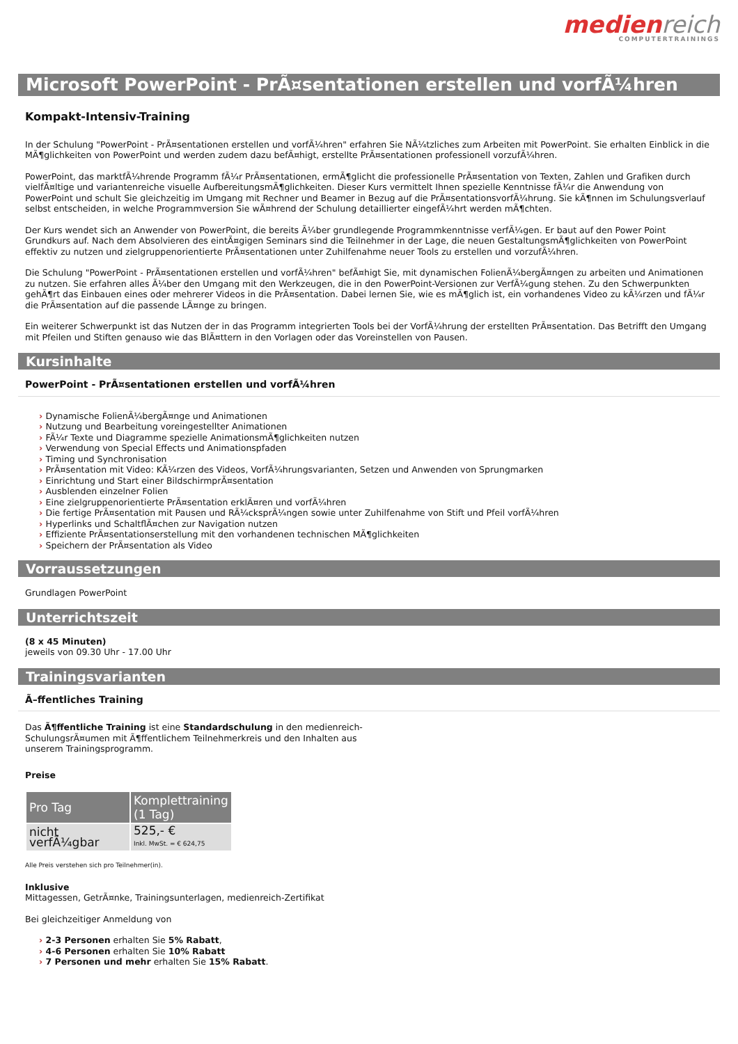medien reich
COMPUTERTRAININGS
Microsoft PowerPoint - PrÃ¤sentationen erstellen und vorfÃ¼hren
Kompakt-Intensiv-Training
In der Schulung "PowerPoint - PrÃ¤sentationen erstellen und vorfÃ¼hren" erfahren Sie NÃ¼tzliches zum Arbeiten mit PowerPoint. Sie erhalten Einblick in die MÃ¶glichkeiten von PowerPoint und werden zudem dazu befÃ¤higt, erstellte PrÃ¤sentationen professionell vorzufÃ¼hren.
PowerPoint, das marktfÃ¼hrende Programm fÃ¼r PrÃ¤sentationen, ermÃ¶glicht die professionelle PrÃ¤sentation von Texten, Zahlen und Grafiken durch vielfÃ¤ltige und variantenreiche visuelle AufbereitungsmÃ¶glichkeiten. Dieser Kurs vermittelt Ihnen spezielle Kenntnisse fÃ¼r die Anwendung von PowerPoint und schult Sie gleichzeitig im Umgang mit Rechner und Beamer in Bezug auf die PrÃ¤sentationsvorfÃ¼hrung. Sie kÃ¶nnen im Schulungsverlauf selbst entscheiden, in welche Programmversion Sie wÃ¤hrend der Schulung detaillierter eingefÃ¼hrt werden mÃ¶chten.
Der Kurs wendet sich an Anwender von PowerPoint, die bereits Ã¼ber grundlegende Programmkenntnisse verfÃ¼gen. Er baut auf den Power Point Grundkurs auf. Nach dem Absolvieren des eintÃ¤gigen Seminars sind die Teilnehmer in der Lage, die neuen GestaltungsmÃ¶glichkeiten von PowerPoint effektiv zu nutzen und zielgruppenorientierte PrÃ¤sentationen unter Zuhilfenahme neuer Tools zu erstellen und vorzufÃ¼hren.
Die Schulung "PowerPoint - PrÃ¤sentationen erstellen und vorfÃ¼hren" befÃ¤higt Sie, mit dynamischen FolienÃ¼bergÃ¤ngen zu arbeiten und Animationen zu nutzen. Sie erfahren alles Ã¼ber den Umgang mit den Werkzeugen, die in den PowerPoint-Versionen zur VerfÃ¼gung stehen. Zu den Schwerpunkten gehÃ¶rt das Einbauen eines oder mehrerer Videos in die PrÃ¤sentation. Dabei lernen Sie, wie es mÃ¶glich ist, ein vorhandenes Video zu kÃ¼rzen und fÃ¼r die PrÃ¤sentation auf die passende LÃ¤nge zu bringen.
Ein weiterer Schwerpunkt ist das Nutzen der in das Programm integrierten Tools bei der VorfÃ¼hrung der erstellten PrÃ¤sentation. Das Betrifft den Umgang mit Pfeilen und Stiften genauso wie das BlÃ¤ttern in den Vorlagen oder das Voreinstellen von Pausen.
Kursinhalte
PowerPoint - PrÃ¤sentationen erstellen und vorfÃ¼hren
Dynamische FolienÃ¼bergÃ¤nge und Animationen
Nutzung und Bearbeitung voreingestellter Animationen
FÃ¼r Texte und Diagramme spezielle AnimationsmÃ¶glichkeiten nutzen
Verwendung von Special Effects und Animationspfaden
Timing und Synchronisation
PrÃ¤sentation mit Video: KÃ¼rzen des Videos, VorfÃ¼hrungsvarianten, Setzen und Anwenden von Sprungmarken
Einrichtung und Start einer BildschirmprÃ¤sentation
Ausblenden einzelner Folien
Eine zielgruppenorientierte PrÃ¤sentation erklÃ¤ren und vorfÃ¼hren
Die fertige PrÃ¤sentation mit Pausen und RÃ¼cksprÃ¼ngen sowie unter Zuhilfenahme von Stift und Pfeil vorfÃ¼hren
Hyperlinks und SchaltflÃ¤chen zur Navigation nutzen
Effiziente PrÃ¤sentationserstellung mit den vorhandenen technischen MÃ¶glichkeiten
Speichern der PrÃ¤sentation als Video
Vorraussetzungen
Grundlagen PowerPoint
Unterrichtszeit
(8 x 45 Minuten)
jeweils von 09.30 Uhr - 17.00 Uhr
Trainingsvarianten
Ã–ffentliches Training
Das Ã¶ffentliche Training ist eine Standardschulung in den medienreich-SchulungsrÃ¤umen mit Ã¶ffentlichem Teilnehmerkreis und den Inhalten aus unserem Trainingsprogramm.
Preise
| Pro Tag | Komplettraining (1 Tag) |
| --- | --- |
| nicht verfÃ¼gbar | 525,- € Inkl. MwSt. = € 624,75 |
Alle Preis verstehen sich pro Teilnehmer(in).
Inklusive
Mittagessen, GetrÃ¤nke, Trainingsunterlagen, medienreich-Zertifikat
Bei gleichzeitiger Anmeldung von
2-3 Personen erhalten Sie 5% Rabatt,
4-6 Personen erhalten Sie 10% Rabatt
7 Personen und mehr erhalten Sie 15% Rabatt.